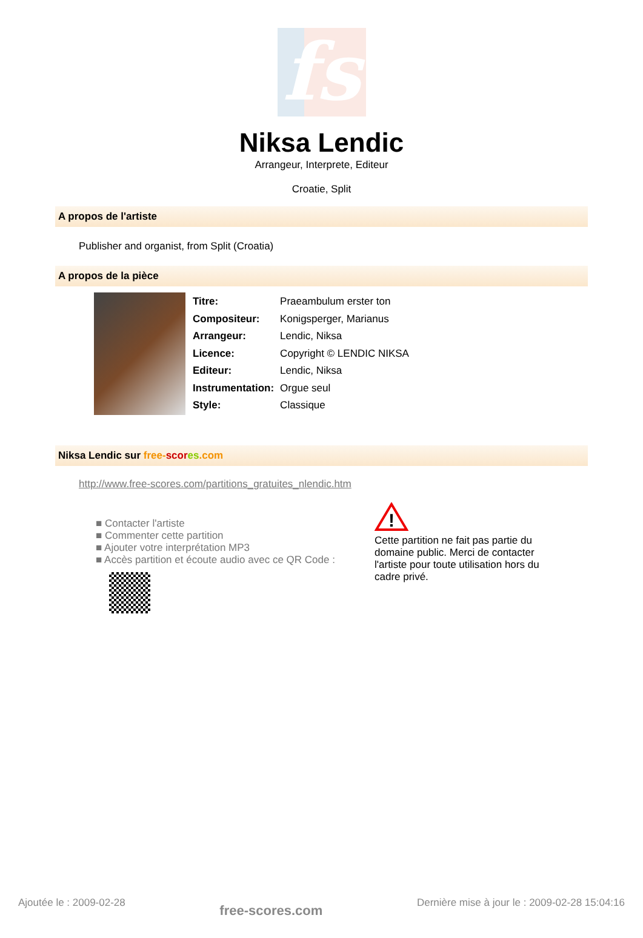fs
Niksa Lendic
Arrangeur, Interprete, Editeur
Croatie, Split
A propos de l'artiste
Publisher and organist, from Split (Croatia)
A propos de la pièce
| Titre: | Praeambulum erster ton |
| Compositeur: | Konigsperger, Marianus |
| Arrangeur: | Lendic, Niksa |
| Licence: | Copyright © LENDIC NIKSA |
| Editeur: | Lendic, Niksa |
| Instrumentation: | Orgue seul |
| Style: | Classique |
Niksa Lendic sur free-scor es.com
http://www.free-scores.com/partitions_gratuites_nlendic.htm
■ Contacter l'artiste
■ Commenter cette partition
■ Ajouter votre interprétation MP3
■ Accès partition et écoute audio avec ce QR Code :
!
Cette partition ne fait pas partie du domaine public. Merci de contacter l'artiste pour toute utilisation hors du cadre privé.
Ajoutée le : 2009-02-28 free-scores.com Dernière mise à jour le : 2009-02-28 15:04:16